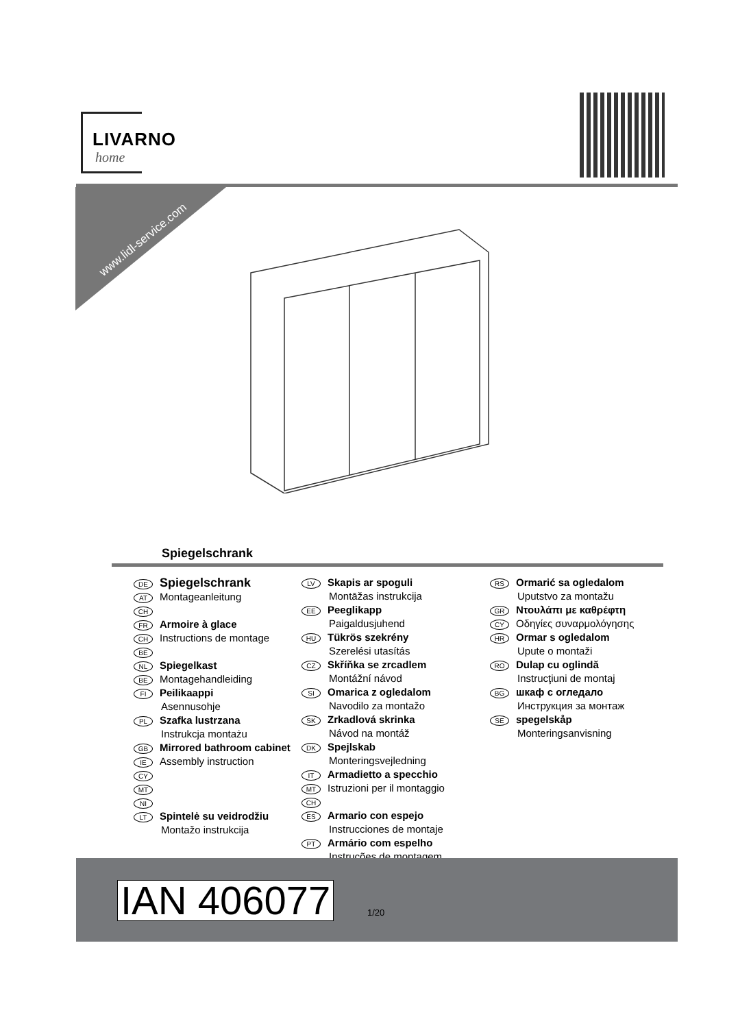LIVARNO
home
www.lidl-service.com
Spiegelschrank
DE Spiegelschrank
AT Montageanleitung
CH
FR Armoire à glace
CH Instructions de montage
BE
NL Spiegelkast
BE Montagehandleiding
FI Peilikaappi
Asennusohje
PL Szafka lustrzana
Instrukcja montażu
GB Mirrored bathroom cabinet
IE Assembly instruction
CY
MT
NI
LT Spintelė su veidrodžiu
Montažo instrukcija
LV Skapis ar spoguli
Montāžas instrukcija
EE Peeglikapp
Paigaldusjuhend
HU Tükrös szekrény
Szerelési utasítás
CZ Skříňka se zrcadlem
Montážní návod
SI Omarica z ogledalom
Navodilo za montažo
SK Zrkadlová skrinka
Návod na montáž
DK Spejlskab
Monteringsvejledning
IT Armadietto a specchio
MT Istruzioni per il montaggio
CH
ES Armario con espejo
Instrucciones de montaje
PT Armário com espelho
Instruções de montagem
RS Ormarić sa ogledalom
Uputstvo za montažu
GR Ντουλάπι με καθρέφτη
CY Οδηγίες συναρμολόγησης
HR Ormar s ogledalom
Upute o montaži
RO Dulap cu oglindă
Instrucţiuni de montaj
BG шкаф с огледало
Инструкция за монтаж
SE spegelskåp
Monteringsanvisning
IAN 406077 1/20